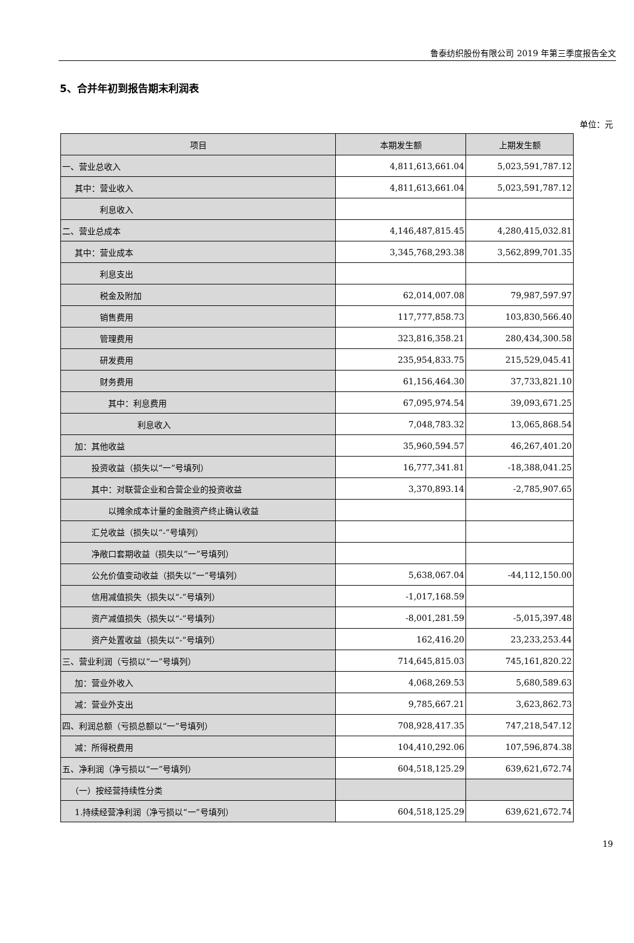鲁泰纺织股份有限公司 2019 年第三季度报告全文
5、合并年初到报告期末利润表
单位：元
| 项目 | 本期发生额 | 上期发生额 |
| --- | --- | --- |
| 一、营业总收入 | 4,811,613,661.04 | 5,023,591,787.12 |
| 其中：营业收入 | 4,811,613,661.04 | 5,023,591,787.12 |
| 利息收入 | | |
| 二、营业总成本 | 4,146,487,815.45 | 4,280,415,032.81 |
| 其中：营业成本 | 3,345,768,293.38 | 3,562,899,701.35 |
| 利息支出 | | |
| 税金及附加 | 62,014,007.08 | 79,987,597.97 |
| 销售费用 | 117,777,858.73 | 103,830,566.40 |
| 管理费用 | 323,816,358.21 | 280,434,300.58 |
| 研发费用 | 235,954,833.75 | 215,529,045.41 |
| 财务费用 | 61,156,464.30 | 37,733,821.10 |
| 其中：利息费用 | 67,095,974.54 | 39,093,671.25 |
| 利息收入 | 7,048,783.32 | 13,065,868.54 |
| 加：其他收益 | 35,960,594.57 | 46,267,401.20 |
| 投资收益（损失以“一”号填列） | 16,777,341.81 | -18,388,041.25 |
| 其中：对联营企业和合营企业的投资收益 | 3,370,893.14 | -2,785,907.65 |
| 以摊余成本计量的金融资产终止确认收益 | | |
| 汇兑收益（损失以“-”号填列） | | |
| 净敞口套期收益（损失以“一”号填列） | | |
| 公允价值变动收益（损失以“一”号填列） | 5,638,067.04 | -44,112,150.00 |
| 信用减值损失（损失以“-”号填列） | -1,017,168.59 | |
| 资产减值损失（损失以“-”号填列） | -8,001,281.59 | -5,015,397.48 |
| 资产处置收益（损失以“-”号填列） | 162,416.20 | 23,233,253.44 |
| 三、营业利润（亏损以“一”号填列） | 714,645,815.03 | 745,161,820.22 |
| 加：营业外收入 | 4,068,269.53 | 5,680,589.63 |
| 减：营业外支出 | 9,785,667.21 | 3,623,862.73 |
| 四、利润总额（亏损总额以“一”号填列） | 708,928,417.35 | 747,218,547.12 |
| 减：所得税费用 | 104,410,292.06 | 107,596,874.38 |
| 五、净利润（净亏损以“一”号填列） | 604,518,125.29 | 639,621,672.74 |
| （一）按经营持续性分类 | | |
| 1.持续经营净利润（净亏损以“一”号填列） | 604,518,125.29 | 639,621,672.74 |
19